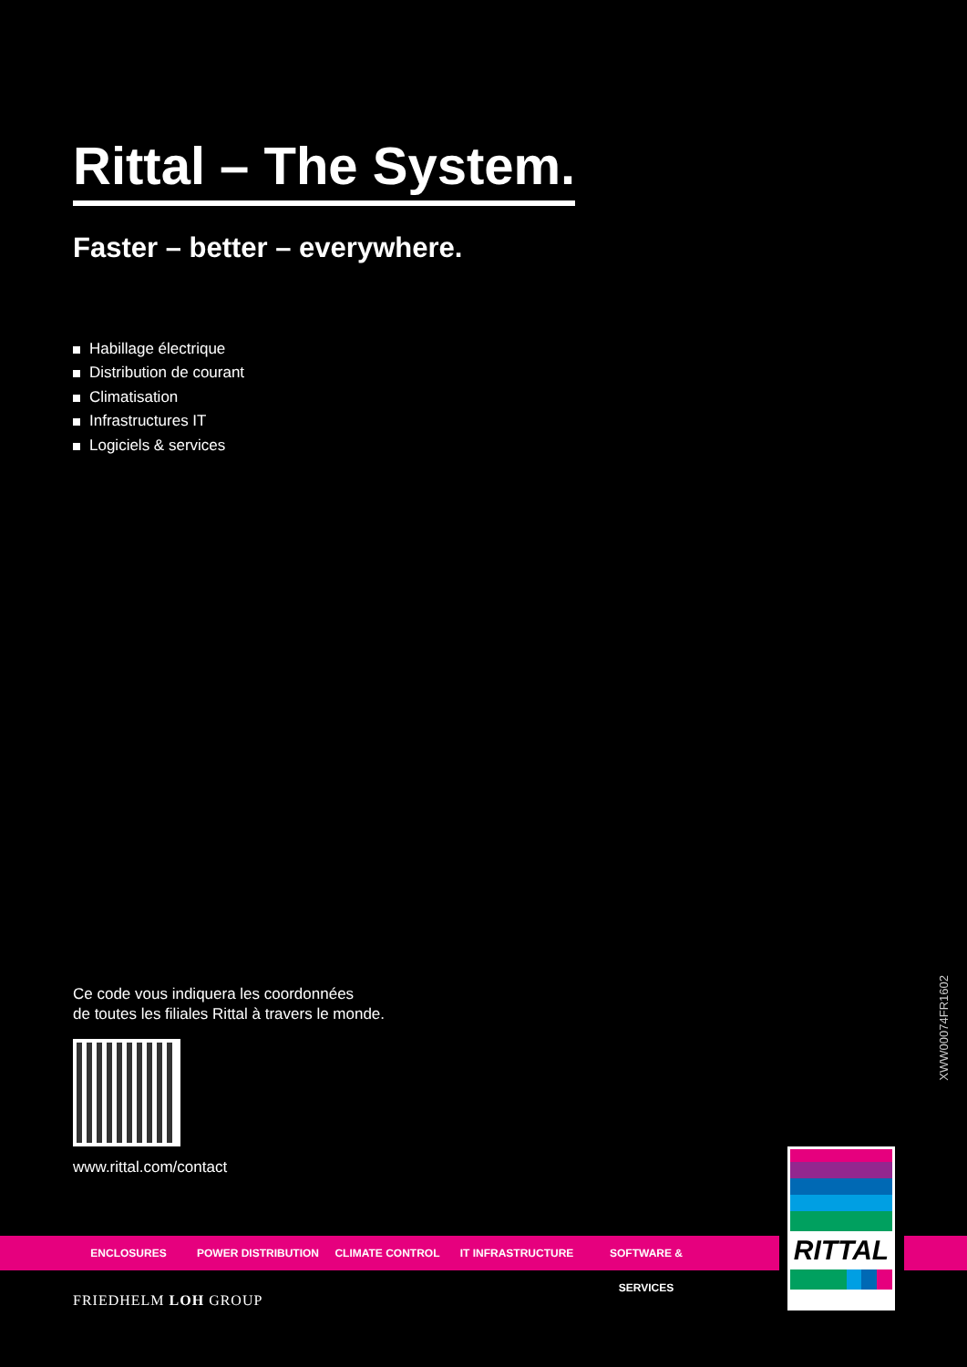Rittal – The System.
Faster – better – everywhere.
Habillage électrique
Distribution de courant
Climatisation
Infrastructures IT
Logiciels & services
Ce code vous indiquera les coordonnées
de toutes les filiales Rittal à travers le monde.
www.rittal.com/contact
XWW00074FR1602
ENCLOSURES POWER DISTRIBUTION CLIMATE CONTROL IT INFRASTRUCTURE SOFTWARE & SERVICES
RITTAL
FRIEDHELM LOH GROUP